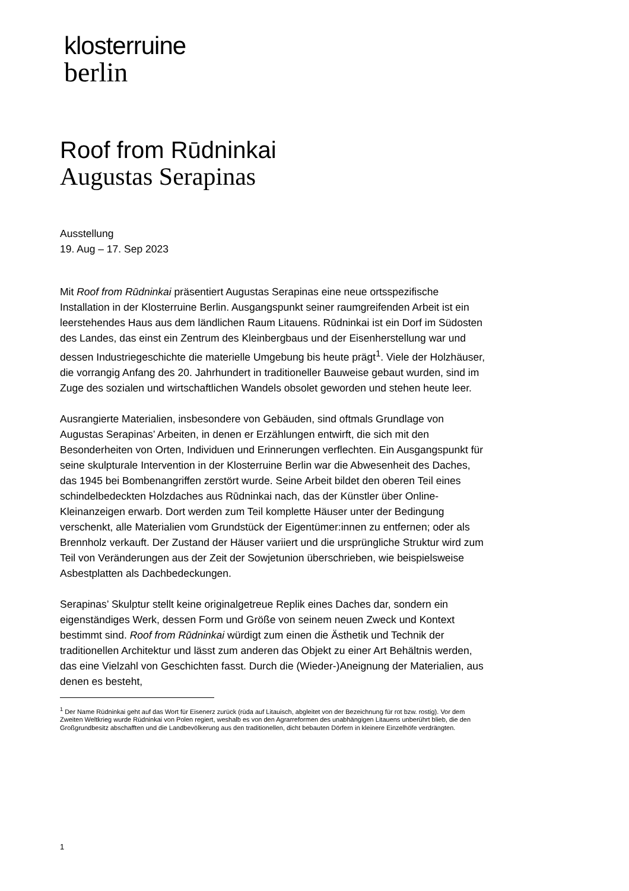klosterruine
berlin
Roof from Rūdninkai
Augustas Serapinas
Ausstellung
19. Aug – 17. Sep 2023
Mit Roof from Rūdninkai präsentiert Augustas Serapinas eine neue ortsspezifische Installation in der Klosterruine Berlin. Ausgangspunkt seiner raumgreifenden Arbeit ist ein leerstehendes Haus aus dem ländlichen Raum Litauens. Rūdninkai ist ein Dorf im Südosten des Landes, das einst ein Zentrum des Kleinbergbaus und der Eisenherstellung war und dessen Industriegeschichte die materielle Umgebung bis heute prägt<sup>1</sup>. Viele der Holzhäuser, die vorrangig Anfang des 20. Jahrhundert in traditioneller Bauweise gebaut wurden, sind im Zuge des sozialen und wirtschaftlichen Wandels obsolet geworden und stehen heute leer.
Ausrangierte Materialien, insbesondere von Gebäuden, sind oftmals Grundlage von Augustas Serapinas’ Arbeiten, in denen er Erzählungen entwirft, die sich mit den Besonderheiten von Orten, Individuen und Erinnerungen verflechten. Ein Ausgangspunkt für seine skulpturale Intervention in der Klosterruine Berlin war die Abwesenheit des Daches, das 1945 bei Bombenangriffen zerstört wurde. Seine Arbeit bildet den oberen Teil eines schindelbedeckten Holzdaches aus Rūdninkai nach, das der Künstler über Online-Kleinanzeigen erwarb. Dort werden zum Teil komplette Häuser unter der Bedingung verschenkt, alle Materialien vom Grundstück der Eigentümer:innen zu entfernen; oder als Brennholz verkauft. Der Zustand der Häuser variiert und die ursprüngliche Struktur wird zum Teil von Veränderungen aus der Zeit der Sowjetunion überschrieben, wie beispielsweise Asbestplatten als Dachbedeckungen.
Serapinas’ Skulptur stellt keine originalgetreue Replik eines Daches dar, sondern ein eigenständiges Werk, dessen Form und Größe von seinem neuen Zweck und Kontext bestimmt sind. Roof from Rūdninkai würdigt zum einen die Ästhetik und Technik der traditionellen Architektur und lässt zum anderen das Objekt zu einer Art Behältnis werden, das eine Vielzahl von Geschichten fasst. Durch die (Wieder-)Aneignung der Materialien, aus denen es besteht,
<sup>1</sup> Der Name Rūdninkai geht auf das Wort für Eisenerz zurück (rūda auf Litauisch, abgleitet von der Bezeichnung für rot bzw. rostig). Vor dem Zweiten Weltkrieg wurde Rūdninkai von Polen regiert, weshalb es von den Agrarreformen des unabhängigen Litauens unberührt blieb, die den Großgrundbesitz abschafften und die Landbevölkerung aus den traditionellen, dicht bebauten Dörfern in kleinere Einzelhöfe verdrängten.
1